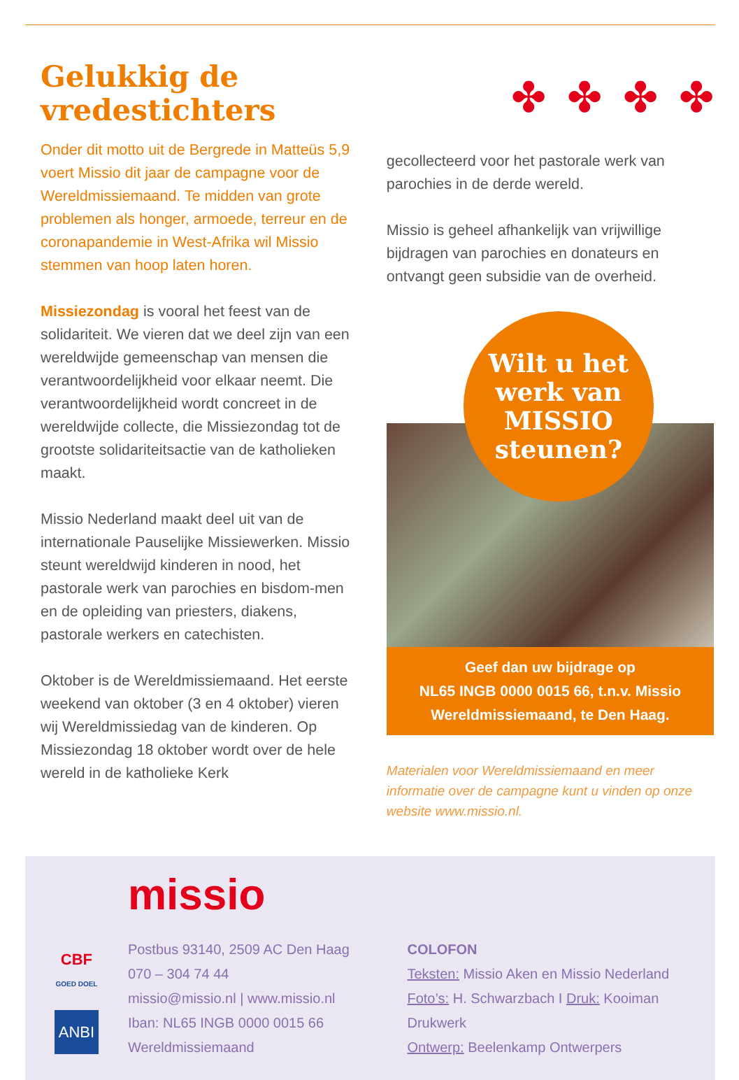Gelukkig de vredestichters
Onder dit motto uit de Bergrede in Matteüs 5,9 voert Missio dit jaar de campagne voor de Wereldmissiemaand. Te midden van grote problemen als honger, armoede, terreur en de coronapandemie in West-Afrika wil Missio stemmen van hoop laten horen.
Missiezondag is vooral het feest van de solidariteit. We vieren dat we deel zijn van een wereldwijde gemeenschap van mensen die verantwoordelijkheid voor elkaar neemt. Die verantwoordelijkheid wordt concreet in de wereldwijde collecte, die Missiezondag tot de grootste solidariteitsactie van de katholieken maakt.
Missio Nederland maakt deel uit van de internationale Pauselijke Missiewerken. Missio steunt wereldwijd kinderen in nood, het pastorale werk van parochies en bisdom-men en de opleiding van priesters, diakens, pastorale werkers en catechisten.
Oktober is de Wereldmissiemaand. Het eerste weekend van oktober (3 en 4 oktober) vieren wij Wereldmissiedag van de kinderen. Op Missiezondag 18 oktober wordt over de hele wereld in de katholieke Kerk
✤ ✤ ✤ ✤
gecollecteerd voor het pastorale werk van parochies in de derde wereld.
Missio is geheel afhankelijk van vrijwillige bijdragen van parochies en donateurs en ontvangt geen subsidie van de overheid.
Wilt u het
werk van
MISSIO
steunen?
Geef dan uw bijdrage op
NL65 INGB 0000 0015 66, t.n.v. Missio Wereldmissiemaand, te Den Haag.
Materialen voor Wereldmissiemaand en meer informatie over de campagne kunt u vinden op onze website www.missio.nl.
CBF
GOED DOEL
ANBI
missio
Postbus 93140, 2509 AC Den Haag
070 – 304 74 44
missio@missio.nl | www.missio.nl
Iban: NL65 INGB 0000 0015 66
Wereldmissiemaand
COLOFON
Teksten: Missio Aken en Missio Nederland
Foto’s: H. Schwarzbach I Druk: Kooiman Drukwerk
Ontwerp: Beelenkamp Ontwerpers